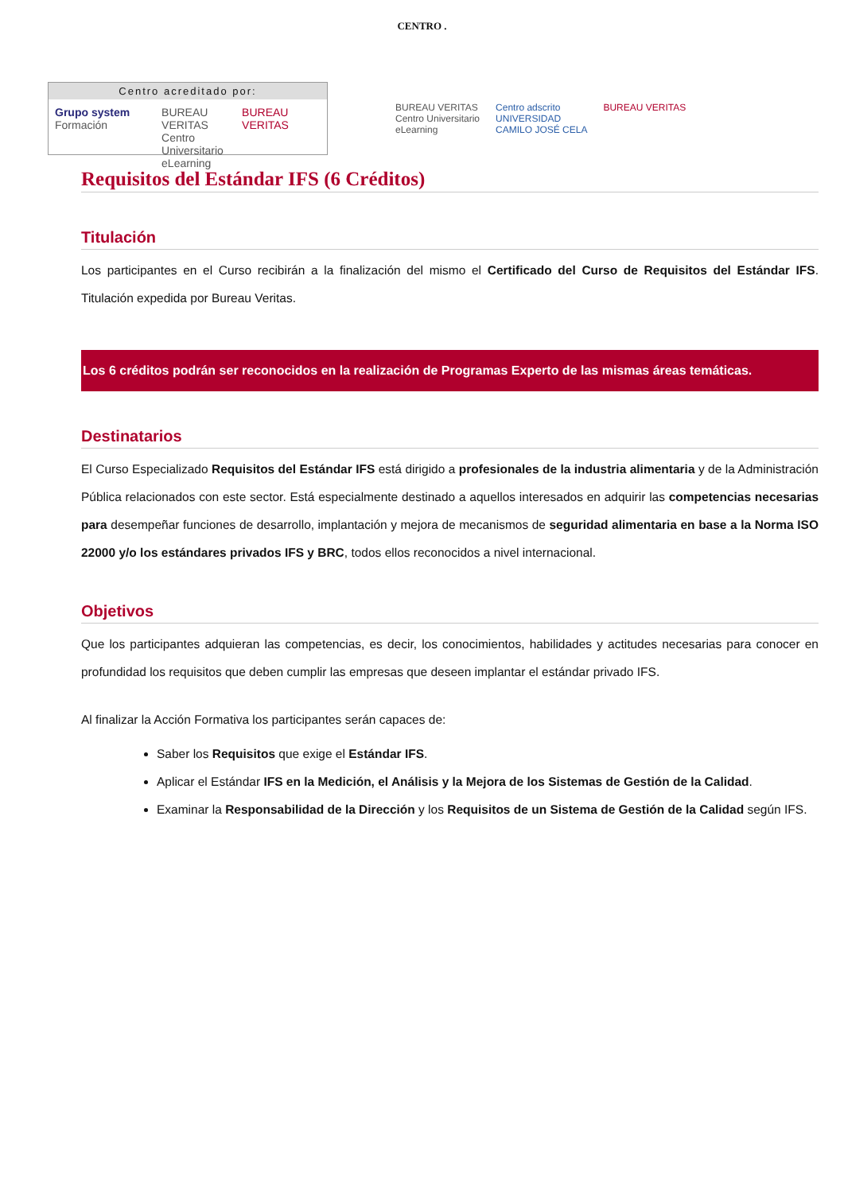CENTRO .
Centro acreditado por:
Grupo system Formación BUREAU VERITAS
Centro Universitario
eLearning BUREAU VERITAS
BUREAU VERITAS
Centro Universitario
eLearning Centro adscrito
UNIVERSIDAD
CAMILO JOSÉ CELA BUREAU VERITAS
Requisitos del Estándar IFS (6 Créditos)
Titulación
Los participantes en el Curso recibirán a la finalización del mismo el Certificado del Curso de Requisitos del Estándar IFS. Titulación expedida por Bureau Veritas.
Los 6 créditos podrán ser reconocidos en la realización de Programas Experto de las mismas áreas temáticas.
Destinatarios
El Curso Especializado Requisitos del Estándar IFS está dirigido a profesionales de la industria alimentaria y de la Administración Pública relacionados con este sector. Está especialmente destinado a aquellos interesados en adquirir las competencias necesarias para desempeñar funciones de desarrollo, implantación y mejora de mecanismos de seguridad alimentaria en base a la Norma ISO 22000 y/o los estándares privados IFS y BRC, todos ellos reconocidos a nivel internacional.
Objetivos
Que los participantes adquieran las competencias, es decir, los conocimientos, habilidades y actitudes necesarias para conocer en profundidad los requisitos que deben cumplir las empresas que deseen implantar el estándar privado IFS.
Al finalizar la Acción Formativa los participantes serán capaces de:
Saber los Requisitos que exige el Estándar IFS.
Aplicar el Estándar IFS en la Medición, el Análisis y la Mejora de los Sistemas de Gestión de la Calidad.
Examinar la Responsabilidad de la Dirección y los Requisitos de un Sistema de Gestión de la Calidad según IFS.